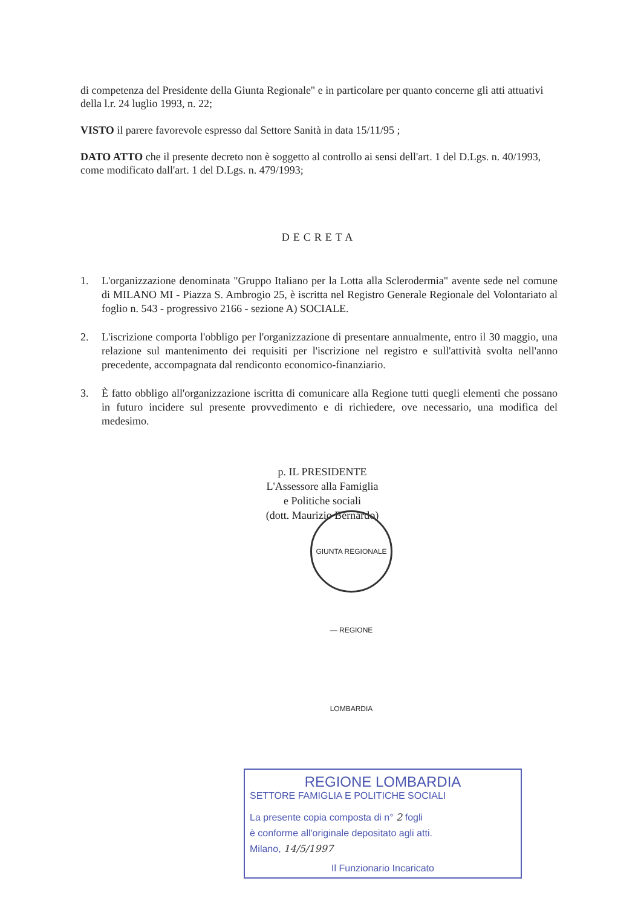di competenza del Presidente della Giunta Regionale" e in particolare per quanto concerne gli atti attuativi della l.r. 24 luglio 1993, n. 22;
VISTO il parere favorevole espresso dal Settore Sanità in data 15/11/95 ;
DATO ATTO che il presente decreto non è soggetto al controllo ai sensi dell'art. 1 del D.Lgs. n. 40/1993, come modificato dall'art. 1 del D.Lgs. n. 479/1993;
DECRETA
1. L'organizzazione denominata "Gruppo Italiano per la Lotta alla Sclerodermia" avente sede nel comune di MILANO MI - Piazza S. Ambrogio 25, è iscritta nel Registro Generale Regionale del Volontariato al foglio n. 543 - progressivo 2166 - sezione A) SOCIALE.
2. L'iscrizione comporta l'obbligo per l'organizzazione di presentare annualmente, entro il 30 maggio, una relazione sul mantenimento dei requisiti per l'iscrizione nel registro e sull'attività svolta nell'anno precedente, accompagnata dal rendiconto economico-finanziario.
3. È fatto obbligo all'organizzazione iscritta di comunicare alla Regione tutti quegli elementi che possano in futuro incidere sul presente provvedimento e di richiedere, ove necessario, una modifica del medesimo.
p. IL PRESIDENTE
L'Assessore alla Famiglia
e Politiche sociali
(dott. Maurizio Bernardo)
GIUNTA REGIONALE — REGIONE LOMBARDIA
REGIONE LOMBARDIA
SETTORE FAMIGLIA E POLITICHE SOCIALI
La presente copia composta di n° 2 fogli
è conforme all'originale depositato agli atti.
Milano, 14/5/1997
Il Funzionario Incaricato